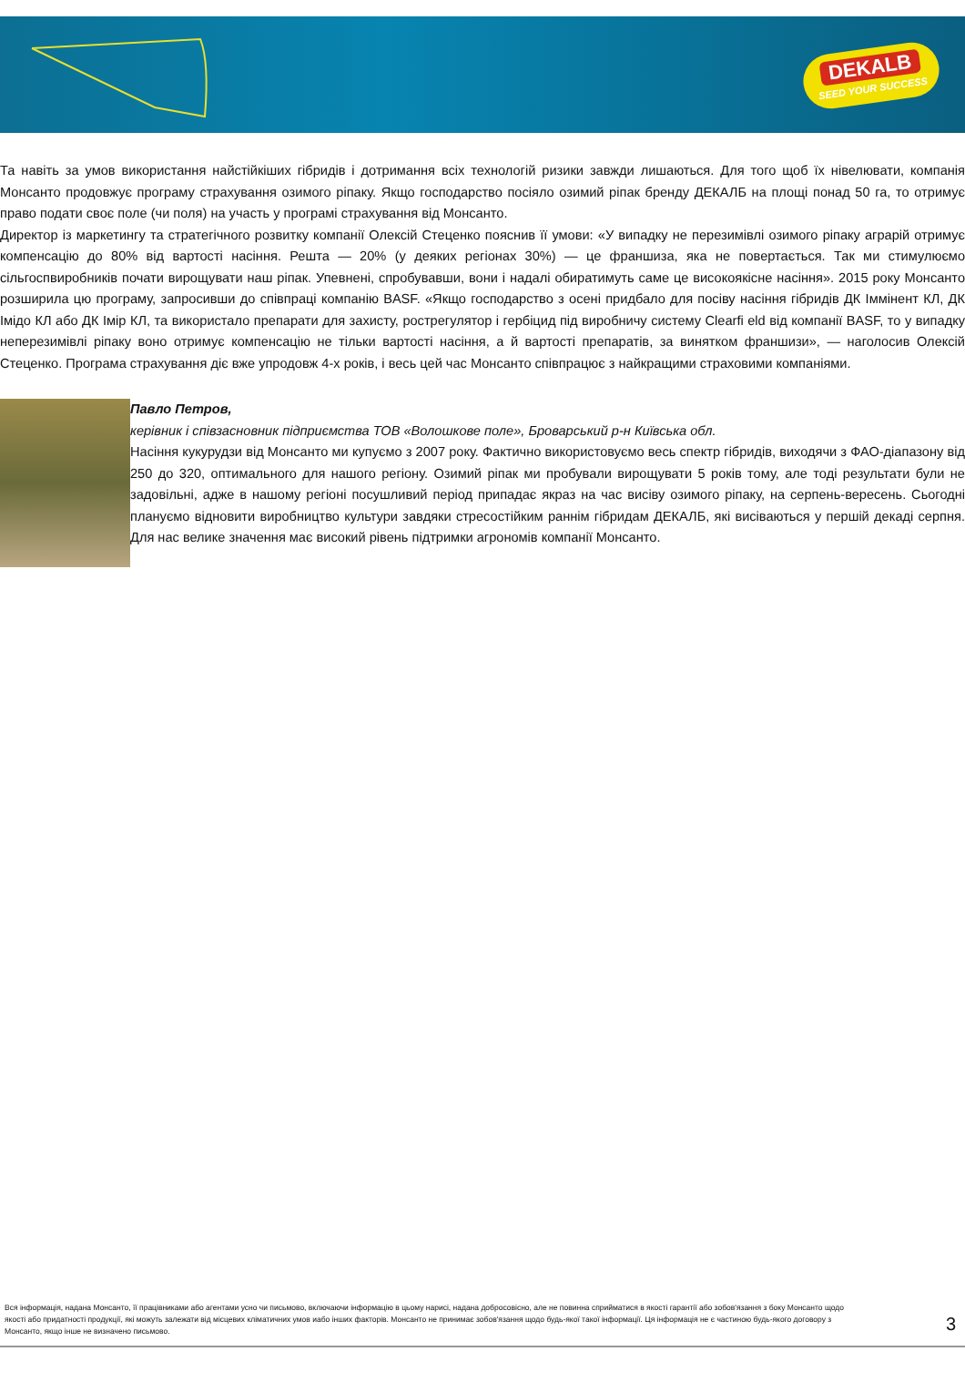DEKALB
SEED YOUR SUCCESS
Та навіть за умов використання найстійкіших гібридів і дотримання всіх технологій ризики завжди лишаються. Для того щоб їх нівелювати, компанія Монсанто продовжує програму страхування озимого ріпаку. Якщо господарство посіяло озимий ріпак бренду ДЕКАЛБ на площі понад 50 га, то отримує право подати своє поле (чи поля) на участь у програмі страхування від Монсанто.
Директор із маркетингу та стратегічного розвитку компанії Олексій Стеценко пояснив її умови: «У випадку не перезимівлі озимого ріпаку аграрій отримує компенсацію до 80% від вартості насіння. Решта — 20% (у деяких регіонах 30%) — це франшиза, яка не повертається. Так ми стимулюємо сільгоспвиробників почати вирощувати наш ріпак. Упевнені, спробувавши, вони і надалі обиратимуть саме це високоякісне насіння». 2015 року Монсанто розширила цю програму, запросивши до співпраці компанію BASF. «Якщо господарство з осені придбало для посіву насіння гібридів ДК Іммінент КЛ, ДК Імідо КЛ або ДК Імір КЛ, та використало препарати для захисту, рострегулятор і гербіцид під виробничу систему Clearfi eld від компанії BASF, то у випадку неперезимівлі ріпаку воно отримує компенсацію не тільки вартості насіння, а й вартості препаратів, за винятком франшизи», — наголосив Олексій Стеценко. Програма страхування діє вже упродовж 4-х років, і весь цей час Монсанто співпрацює з найкращими страховими компаніями.
Павло Петров,
керівник і співзасновник підприємства ТОВ «Волошкове поле», Броварський р-н Київська обл.
Насіння кукурудзи від Монсанто ми купуємо з 2007 року. Фактично використовуємо весь спектр гібридів, виходячи з ФАО-діапазону від 250 до 320, оптимального для нашого регіону. Озимий ріпак ми пробували вирощувати 5 років тому, але тоді результати були не задовільні, адже в нашому регіоні посушливий період припадає якраз на час висіву озимого ріпаку, на серпень-вересень. Сьогодні плануємо відновити виробництво культури завдяки стресостійким раннім гібридам ДЕКАЛБ, які висіваються у першій декаді серпня. Для нас велике значення має високий рівень підтримки агрономів компанії Монсанто.
Вся інформація, надана Монсанто, її працівниками або агентами усно чи письмово, включаючи інформацію в цьому нарисі, надана добросовісно, але не повинна сприйматися в якості гарантії або зобов'язання з боку Монсанто щодо якості або придатності продукції, які можуть залежати від місцевих кліматичних умов иабо інших факторів. Монсанто не принимає зобов'язання щодо будь-якої такої інформації. Ця інформація не є частиною будь-якого договору з Монсанто, якщо інше не визначено письмово.
3